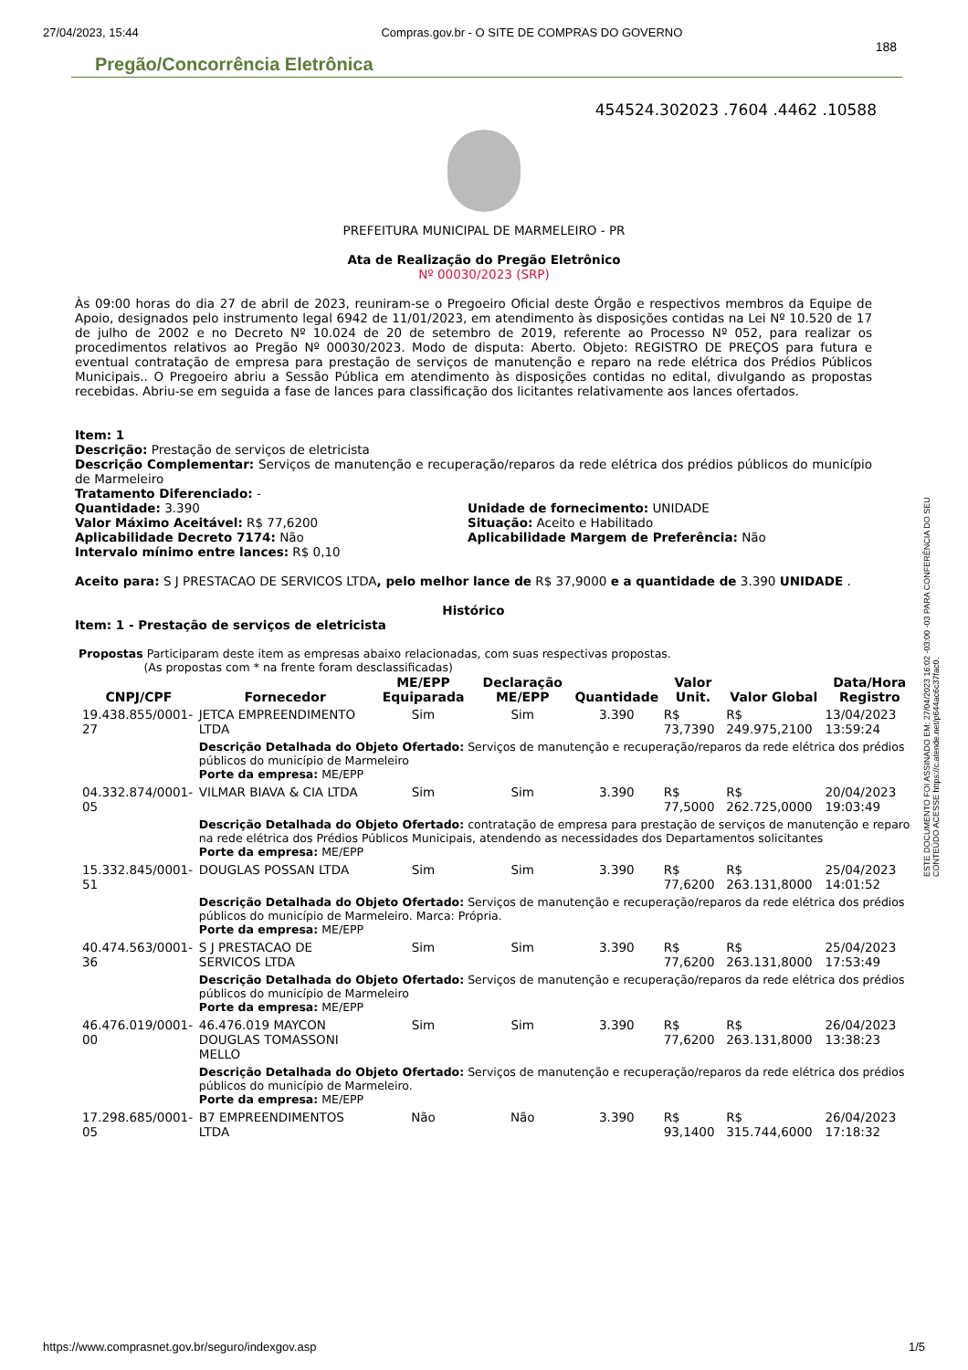27/04/2023, 15:44 Compras.gov.br - O SITE DE COMPRAS DO GOVERNO
188
Pregão/Concorrência Eletrônica
454524.302023 .7604 .4462 .10588
PREFEITURA MUNICIPAL DE MARMELEIRO - PR
Ata de Realização do Pregão Eletrônico
Nº 00030/2023 (SRP)
Às 09:00 horas do dia 27 de abril de 2023, reuniram-se o Pregoeiro Oficial deste Órgão e respectivos membros da Equipe de Apoio, designados pelo instrumento legal 6942 de 11/01/2023, em atendimento às disposições contidas na Lei Nº 10.520 de 17 de julho de 2002 e no Decreto Nº 10.024 de 20 de setembro de 2019, referente ao Processo Nº 052, para realizar os procedimentos relativos ao Pregão Nº 00030/2023. Modo de disputa: Aberto. Objeto: REGISTRO DE PREÇOS para futura e eventual contratação de empresa para prestação de serviços de manutenção e reparo na rede elétrica dos Prédios Públicos Municipais.. O Pregoeiro abriu a Sessão Pública em atendimento às disposições contidas no edital, divulgando as propostas recebidas. Abriu-se em seguida a fase de lances para classificação dos licitantes relativamente aos lances ofertados.
Item: 1
Descrição: Prestação de serviços de eletricista
Descrição Complementar: Serviços de manutenção e recuperação/reparos da rede elétrica dos prédios públicos do município de Marmeleiro
Tratamento Diferenciado: -
Quantidade: 3.390
Valor Máximo Aceitável: R$ 77,6200
Aplicabilidade Decreto 7174: Não
Intervalo mínimo entre lances: R$ 0,10
Unidade de fornecimento: UNIDADE
Situação: Aceito e Habilitado
Aplicabilidade Margem de Preferência: Não
Aceito para: S J PRESTACAO DE SERVICOS LTDA, pelo melhor lance de R$ 37,9000 e a quantidade de 3.390 UNIDADE .
Histórico
Item: 1 - Prestação de serviços de eletricista
Propostas Participaram deste item as empresas abaixo relacionadas, com suas respectivas propostas.
(As propostas com * na frente foram desclassificadas)
| CNPJ/CPF | Fornecedor | ME/EPP Equiparada | Declaração ME/EPP | Quantidade | Valor Unit. | Valor Global | Data/Hora Registro |
| --- | --- | --- | --- | --- | --- | --- | --- |
| 19.438.855/0001-27 | JETCA EMPREENDIMENTO LTDA | Sim | Sim | 3.390 | R$ 73,7390 | R$ 249.975,2100 | 13/04/2023 13:59:24 |
| | Descrição Detalhada do Objeto Ofertado: Serviços de manutenção e recuperação/reparos da rede elétrica dos prédios públicos do município de Marmeleiro Porte da empresa: ME/EPP | | | | | | |
| 04.332.874/0001-05 | VILMAR BIAVA & CIA LTDA | Sim | Sim | 3.390 | R$ 77,5000 | R$ 262.725,0000 | 20/04/2023 19:03:49 |
| | Descrição Detalhada do Objeto Ofertado: contratação de empresa para prestação de serviços de manutenção e reparo na rede elétrica dos Prédios Públicos Municipais, atendendo as necessidades dos Departamentos solicitantes Porte da empresa: ME/EPP | | | | | | |
| 15.332.845/0001-51 | DOUGLAS POSSAN LTDA | Sim | Sim | 3.390 | R$ 77,6200 | R$ 263.131,8000 | 25/04/2023 14:01:52 |
| | Descrição Detalhada do Objeto Ofertado: Serviços de manutenção e recuperação/reparos da rede elétrica dos prédios públicos do município de Marmeleiro. Marca: Própria. Porte da empresa: ME/EPP | | | | | | |
| 40.474.563/0001-36 | S J PRESTACAO DE SERVICOS LTDA | Sim | Sim | 3.390 | R$ 77,6200 | R$ 263.131,8000 | 25/04/2023 17:53:49 |
| | Descrição Detalhada do Objeto Ofertado: Serviços de manutenção e recuperação/reparos da rede elétrica dos prédios públicos do município de Marmeleiro Porte da empresa: ME/EPP | | | | | | |
| 46.476.019/0001-00 | 46.476.019 MAYCON DOUGLAS TOMASSONI MELLO | Sim | Sim | 3.390 | R$ 77,6200 | R$ 263.131,8000 | 26/04/2023 13:38:23 |
| | Descrição Detalhada do Objeto Ofertado: Serviços de manutenção e recuperação/reparos da rede elétrica dos prédios públicos do município de Marmeleiro. Porte da empresa: ME/EPP | | | | | | |
| 17.298.685/0001-05 | B7 EMPREENDIMENTOS LTDA | Não | Não | 3.390 | R$ 93,1400 | R$ 315.744,6000 | 26/04/2023 17:18:32 |
ESTE DOCUMENTO FOI ASSINADO EM: 27/04/2023 16:02 -03:00 -03 PARA CONFERÊNCIA DO SEU CONTEÚDO ACESSE https://c.atende.net/p644ac6c37fac0.
https://www.comprasnet.gov.br/seguro/indexgov.asp 1/5